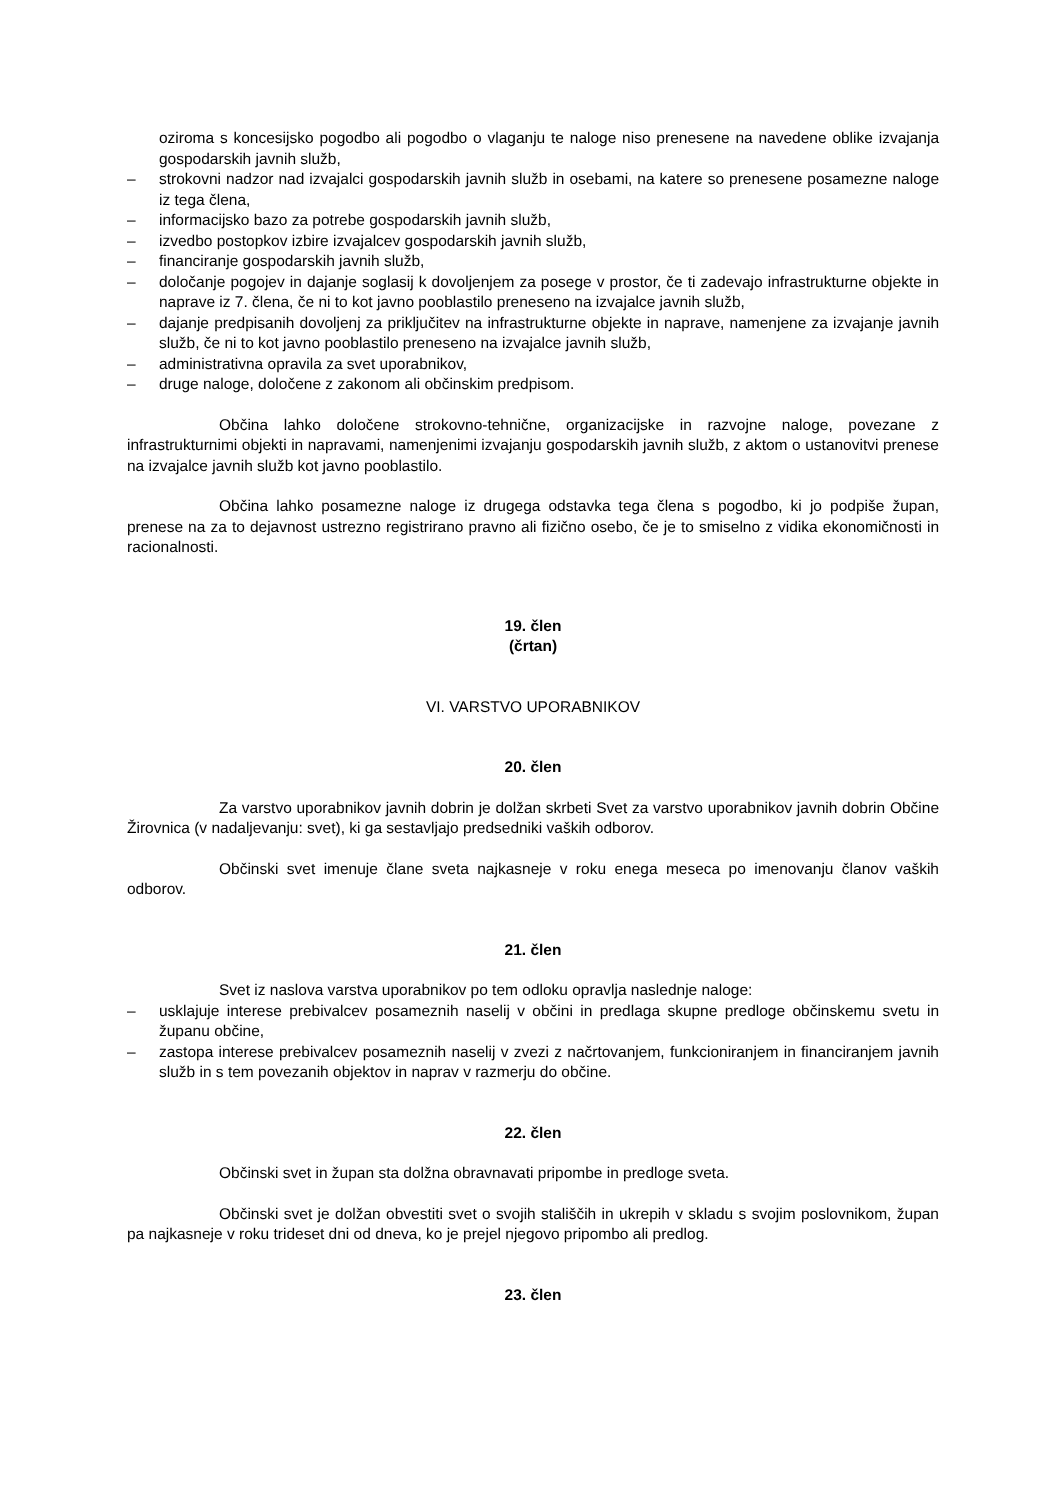oziroma s koncesijsko pogodbo ali pogodbo o vlaganju te naloge niso prenesene na navedene oblike izvajanja gospodarskih javnih služb,
– strokovni nadzor nad izvajalci gospodarskih javnih služb in osebami, na katere so prenesene posamezne naloge iz tega člena,
– informacijsko bazo za potrebe gospodarskih javnih služb,
– izvedbo postopkov izbire izvajalcev gospodarskih javnih služb,
– financiranje gospodarskih javnih služb,
– določanje pogojev in dajanje soglasij k dovoljenjem za posege v prostor, če ti zadevajo infrastrukturne objekte in naprave iz 7. člena, če ni to kot javno pooblastilo preneseno na izvajalce javnih služb,
– dajanje predpisanih dovoljenj za priključitev na infrastrukturne objekte in naprave, namenjene za izvajanje javnih služb, če ni to kot javno pooblastilo preneseno na izvajalce javnih služb,
– administrativna opravila za svet uporabnikov,
– druge naloge, določene z zakonom ali občinskim predpisom.
Občina lahko določene strokovno-tehnične, organizacijske in razvojne naloge, povezane z infrastrukturnimi objekti in napravami, namenjenimi izvajanju gospodarskih javnih služb, z aktom o ustanovitvi prenese na izvajalce javnih služb kot javno pooblastilo.
Občina lahko posamezne naloge iz drugega odstavka tega člena s pogodbo, ki jo podpiše župan, prenese na za to dejavnost ustrezno registrirano pravno ali fizično osebo, če je to smiselno z vidika ekonomičnosti in racionalnosti.
19. člen
(črtan)
VI. VARSTVO UPORABNIKOV
20. člen
Za varstvo uporabnikov javnih dobrin je dolžan skrbeti Svet za varstvo uporabnikov javnih dobrin Občine Žirovnica (v nadaljevanju: svet), ki ga sestavljajo predsedniki vaških odborov.
Občinski svet imenuje člane sveta najkasneje v roku enega meseca po imenovanju članov vaških odborov.
21. člen
Svet iz naslova varstva uporabnikov po tem odloku opravlja naslednje naloge:
– usklajuje interese prebivalcev posameznih naselij v občini in predlaga skupne predloge občinskemu svetu in županu občine,
– zastopa interese prebivalcev posameznih naselij v zvezi z načrtovanjem, funkcioniranjem in financiranjem javnih služb in s tem povezanih objektov in naprav v razmerju do občine.
22. člen
Občinski svet in župan sta dolžna obravnavati pripombe in predloge sveta.
Občinski svet je dolžan obvestiti svet o svojih stališčih in ukrepih v skladu s svojim poslovnikom, župan pa najkasneje v roku trideset dni od dneva, ko je prejel njegovo pripombo ali predlog.
23. člen